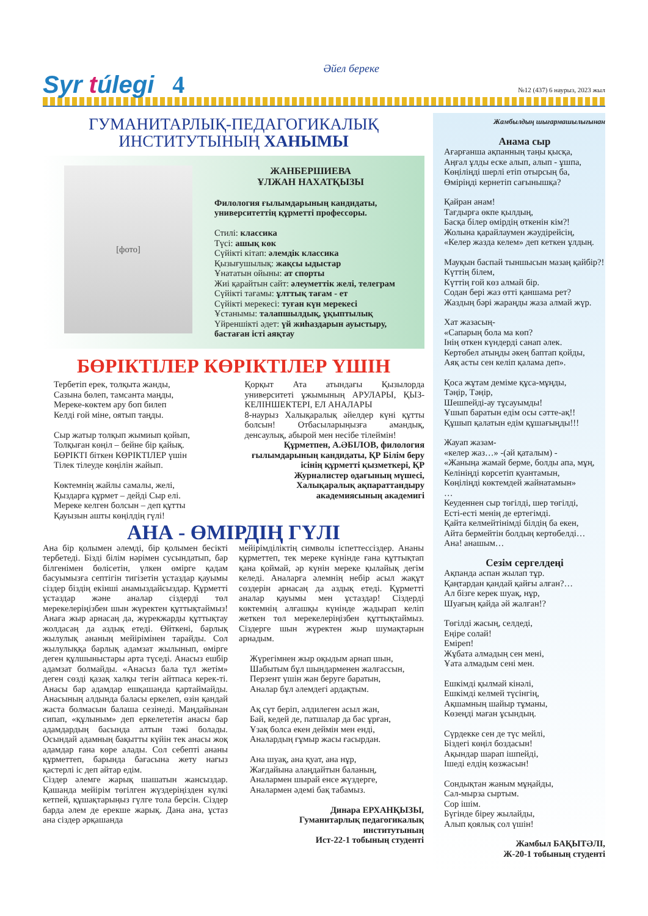Syr túlegi 4
Әйел береке
№12 (437) 6 наурыз, 2023 жыл
ГУМАНИТАРЛЫҚ-ПЕДАГОГИКАЛЫҚ
ИНСТИТУТЫНЫҢ ХАНЫМЫ
[фото]
ЖАНБЕРШИЕВА
ҰЛЖАН НАХАТҚЫЗЫ
Филология ғылымдарының кандидаты, университеттің құрметті профессоры.
Стилі: классика
Түсі: ашық көк
Сүйікті кітап: әлемдік классика
Қызығушылық: жақсы ыдыстар
Ұнататын ойыны: ат спорты
Жиі қарайтын сайт: әлеуметтік желі, телеграм
Сүйікті тағамы: ұлттық тағам - ет
Сүйікті мерекесі: туған күн мерекесі
Ұстанымы: талапшылдық, ұқыптылық
Үйреншікті әдет: үй жиһаздарын ауыстыру, бастаған істі аяқтау
БӨРІКТІЛЕР КӨРІКТІЛЕР ҮШІН
Тербетіп ерек, толқыта жанды,
Сазына бөлеп, тамсанта маңды,
Мереке-көктем ару боп билеп
Келді ғой міне, оятып таңды.
Сыр жатыр толқып жымиып қойып,
Толқыған көңіл – бейне бір қайық.
БӨРІКТІ біткен КӨРІКТІЛЕР үшін
Тілек тілеуде көңілін жайып.
Көктемнің жайлы самалы, желі,
Қыздарға құрмет – дейді Сыр елі.
Мереке келген болсын – деп құтты
Қауызын ашты көңілдің гүлі!
Қорқыт Ата атындағы Қызылорда университеті ұжымының АРУЛАРЫ, ҚЫЗ-КЕЛІНШЕКТЕРІ, ЕЛ АНАЛАРЫ
8-наурыз Халықаралық әйелдер күні құтты болсын! Отбасыларыңызға амандық, денсаулық, абырой мен несібе тілеймін!
Құрметпен, А.ӘБІЛОВ, филология ғылымдарының кандидаты, ҚР Білім беру ісінің құрметті қызметкері, ҚР Журналистер одағының мүшесі, Халықаралық ақпараттандыру академиясының академигі
АНА - ӨМІРДІҢ ГҮЛІ
Ана бір қолымен әлемді, бір қолымен бесікті тербетеді. Бізді білім нәрімен сусындатып, бар білгенімен бөлісетін, үлкен өмірге қадам басуымызға септігін тигізетін ұстаздар қауымы сіздер біздің екінші анамыздайсыздар. Құрметті ұстаздар және аналар сіздерді төл мерекелеріңізбен шын жүректен құттықтаймыз! Анаға жыр арнасаң да, жүрекжарды құттықтау жолдасаң да аздық етеді. Өйткені, барлық жылулық ананың мейірімінен тарайды. Сол жылулыққа барлық адамзат жылынып, өмірге деген құлшыныстары арта түседі. Анасыз ешбір адамзат болмайды. «Анасыз бала тұл жетім» деген сөзді қазақ халқы тегін айтпаса керек-ті. Анасы бар адамдар ешқашанда қартаймайды. Анасының алдында баласы еркелеп, өзін қандай жаста болмасын балаша сезінеді. Маңдайынан сипап, «құлыным» деп еркелететін анасы бар адамдардың басында алтын тәжі болады. Осындай адамның бақытты күйін тек анасы жоқ адамдар ғана көре алады. Сол себепті ананы құрметтеп, барында бағасына жету нағыз қастерлі іс деп айтар едім.
Сіздер әлемге жарық шашатын жансыздар. Қашанда мейірім төгілген жүздеріңізден күлкі кетпей, құшақтарыңыз гүлге тола берсін. Сіздер барда әлем де ерекше жарық. Дана ана, ұстаз ана сіздер әрқашанда
мейірімділіктің символы іспеттессіздер. Ананы құрметтеп, тек мереке күнінде ғана құттықтап қана қоймай, әр күнін мереке қылайық дегім келеді. Аналарға әлемнің небір асыл жақұт сөздерін арнасаң да аздық етеді. Құрметті аналар қауымы мен ұстаздар! Сіздерді көктемнің алғашқы күнінде жадырап келіп жеткен төл мерекелеріңізбен құттықтаймыз. Сіздерге шын жүректен жыр шумақтарын арнадым.
Жүрегімнен жыр оқыдым арнап шын,
Шабытым бұл шындарменен жалғассын,
Перзент үшін жан беруге баратын,
Аналар бұл әлемдегі ардақтым.
Ақ сүт беріп, әлдилеген асыл жан,
Бай, кедей де, патшалар да бас ұрған,
Ұзақ болса екен деймін мен енді,
Аналардың ғұмыр жасы ғасырдан.
Ана шуақ, ана қуат, ана нұр,
Жағдайына алаңдайтын баланың,
Аналармен шырай енсе жүздерге,
Аналармен әдемі бақ табамыз.
Динара ЕРХАНҚЫЗЫ,
Гуманитарлық педагогикалық институтының
Ист-22-1 тобының студенті
Жамбылдың шығармашылығынан
Анама сыр
Ағарғанша ақпанның таңы қысқа,
Аңғал ұлды еске алып, алып - ұшпа,
Көңіліңді шерлі етіп отырсың ба,
Өміріңді кернетіп сағынышқа?
Қайран анам!
Тағдырға өкпе қылдың,
Басқа білер өмірдің өткенін кім?!
Жолына қарайлаумен жәудірейсің,
«Келер жазда келем» деп кеткен ұлдың.
Мауқын баспай тыншысын мазаң қайбір?!
Күттің білем,
Күттің ғой көз алмай бір.
Содан бері жаз өтті қаншама рет?
Жаздың бәрі жараңды жаза алмай жүр.
Хат жазасың-
«Сапарың бола ма көп?
Інің өткен күндерді санап әлек.
Кертөбел атыңды әкең баптап қойды,
Аяқ асты сен келіп қалама деп».
Қоса жұтам деміме құса-мұңды,
Тәңір, Тәңір,
Шешпейді-ау тұсауымды!
Ұшып баратын едім осы сәтте-ақ!!
Құшып қалатын едім құшағыңды!!!
Жауап жазам-
«келер жаз…» -(әй қаталым) -
«Жаныңа жамай берме, болды апа, мұң,
Келініңді көрсетіп қуантамын,
Көңіліңді көктемдей жайнатамын»
…
Кеуденнен сыр төгілді, шер төгілді,
Есті-есті менің де ертегімді.
Қайта келмейтінімді білдің ба екен,
Айта бермейтін болдың кертөбелді…
Ана! анашым…
Сезім сергелдеңі
Ақпанда аспан жылап тұр.
Қаңтардан қандай қайғы алған?…
Ал бізге керек шуақ, нұр,
Шуағың қайда әй жалған!?
Төгілді жасың, селдеді,
Еңіре солай!
Еміреп!
Жұбата алмадың сен мені,
Ұата алмадым сені мен.
Ешкімді қылмай кінәлі,
Ешкімді келмей түсінгің,
Ақшамның шайыр тұманы,
Көзеңді маған ұсындың.
Сүрдекке сен де түс мейлі,
Біздегі көңіл боздасын!
Ақындар шарап ішпейді,
Ішеді елдің көзжасын!
Сондықтан жаным мұңайды,
Сал-мырза сыртым.
Сор ішім.
Бүгінде біреу жылайды,
Алып қоялық сол үшін!
Жамбыл БАҚЫТӘЛІ,
Ж-20-1 тобының студенті